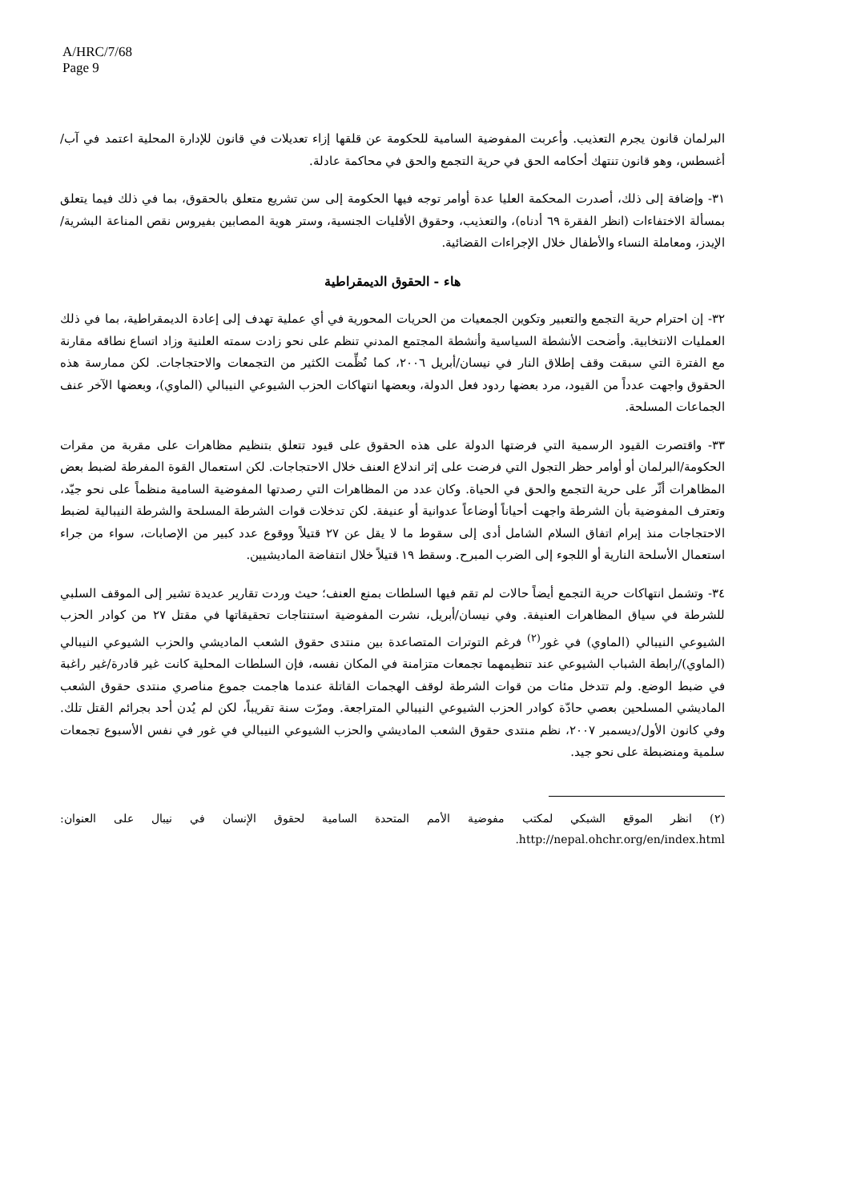A/HRC/7/68
Page 9
البرلمان قانون يجرم التعذيب. وأعربت المفوضية السامية للحكومة عن قلقها إزاء تعديلات في قانون للإدارة المحلية اعتمد في آب/أغسطس، وهو قانون تنتهك أحكامه الحق في حرية التجمع والحق في محاكمة عادلة.
٣١- وإضافة إلى ذلك، أصدرت المحكمة العليا عدة أوامر توجه فيها الحكومة إلى سن تشريع متعلق بالحقوق، بما في ذلك فيما يتعلق بمسألة الاختفاءات (انظر الفقرة ٦٩ أدناه)، والتعذيب، وحقوق الأقليات الجنسية، وستر هوية المصابين بفيروس نقص المناعة البشرية/الإيدز، ومعاملة النساء والأطفال خلال الإجراءات القضائية.
هاء - الحقوق الديمقراطية
٣٢- إن احترام حرية التجمع والتعبير وتكوين الجمعيات من الحريات المحورية في أي عملية تهدف إلى إعادة الديمقراطية، بما في ذلك العمليات الانتخابية. وأضحت الأنشطة السياسية وأنشطة المجتمع المدني تنظم على نحو زادت سمته العلنية وزاد اتساع نطاقه مقارنة مع الفترة التي سبقت وقف إطلاق النار في نيسان/أبريل ٢٠٠٦، كما نُظِّمت الكثير من التجمعات والاحتجاجات. لكن ممارسة هذه الحقوق واجهت عدداً من القيود، مرد بعضها ردود فعل الدولة، وبعضها انتهاكات الحزب الشيوعي النيبالي (الماوي)، وبعضها الآخر عنف الجماعات المسلحة.
٣٣- واقتصرت القيود الرسمية التي فرضتها الدولة على هذه الحقوق على قيود تتعلق بتنظيم مظاهرات على مقربة من مقرات الحكومة/البرلمان أو أوامر حظر التجول التي فرضت على إثر اندلاع العنف خلال الاحتجاجات. لكن استعمال القوة المفرطة لضبط بعض المظاهرات أثّر على حرية التجمع والحق في الحياة. وكان عدد من المظاهرات التي رصدتها المفوضية السامية منظماً على نحو جيّد، وتعترف المفوضية بأن الشرطة واجهت أحياناً أوضاعاً عدوانية أو عنيفة. لكن تدخلات قوات الشرطة المسلحة والشرطة النيبالية لضبط الاحتجاجات منذ إبرام اتفاق السلام الشامل أدى إلى سقوط ما لا يقل عن ٢٧ قتيلاً ووقوع عدد كبير من الإصابات، سواء من جراء استعمال الأسلحة النارية أو اللجوء إلى الضرب المبرح. وسقط ١٩ قتيلاً خلال انتفاضة الماديشيين.
٣٤- وتشمل انتهاكات حرية التجمع أيضاً حالات لم تقم فيها السلطات بمنع العنف؛ حيث وردت تقارير عديدة تشير إلى الموقف السلبي للشرطة في سياق المظاهرات العنيفة. وفي نيسان/أبريل، نشرت المفوضية استنتاجات تحقيقاتها في مقتل ٢٧ من كوادر الحزب الشيوعي النيبالي (الماوي) في غور<sup>(٢)</sup> فرغم التوترات المتصاعدة بين منتدى حقوق الشعب الماديشي والحزب الشيوعي النيبالي (الماوي)/رابطة الشباب الشيوعي عند تنظيمهما تجمعات متزامنة في المكان نفسه، فإن السلطات المحلية كانت غير قادرة/غير راغبة في ضبط الوضع. ولم تتدخل مئات من قوات الشرطة لوقف الهجمات القاتلة عندما هاجمت جموع مناصري منتدى حقوق الشعب الماديشي المسلحين بعصي حادّة كوادر الحزب الشيوعي النيبالي المتراجعة. ومرّت سنة تقريباً، لكن لم يُدن أحد بجرائم القتل تلك. وفي كانون الأول/ديسمبر ٢٠٠٧، نظم منتدى حقوق الشعب الماديشي والحزب الشيوعي النيبالي في غور في نفس الأسبوع تجمعات سلمية ومنضبطة على نحو جيد.
(٢) انظر الموقع الشبكي لمكتب مفوضية الأمم المتحدة السامية لحقوق الإنسان في نيبال على العنوان: http://nepal.ohchr.org/en/index.html.